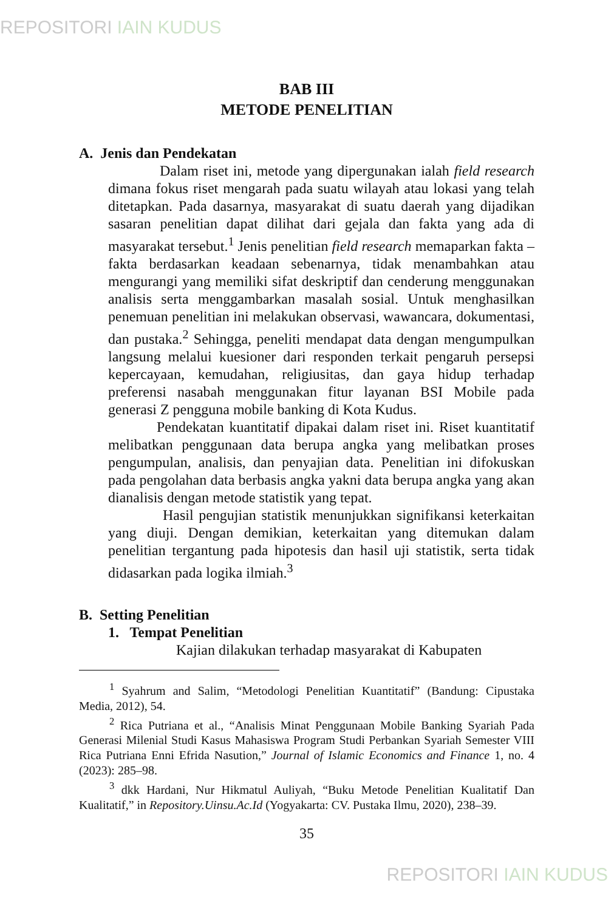REPOSITORI IAIN KUDUS
BAB III
METODE PENELITIAN
A. Jenis dan Pendekatan
Dalam riset ini, metode yang dipergunakan ialah field research dimana fokus riset mengarah pada suatu wilayah atau lokasi yang telah ditetapkan. Pada dasarnya, masyarakat di suatu daerah yang dijadikan sasaran penelitian dapat dilihat dari gejala dan fakta yang ada di masyarakat tersebut.<sup>1</sup> Jenis penelitian field research memaparkan fakta – fakta berdasarkan keadaan sebenarnya, tidak menambahkan atau mengurangi yang memiliki sifat deskriptif dan cenderung menggunakan analisis serta menggambarkan masalah sosial. Untuk menghasilkan penemuan penelitian ini melakukan observasi, wawancara, dokumentasi, dan pustaka.<sup>2</sup> Sehingga, peneliti mendapat data dengan mengumpulkan langsung melalui kuesioner dari responden terkait pengaruh persepsi kepercayaan, kemudahan, religiusitas, dan gaya hidup terhadap preferensi nasabah menggunakan fitur layanan BSI Mobile pada generasi Z pengguna mobile banking di Kota Kudus.
Pendekatan kuantitatif dipakai dalam riset ini. Riset kuantitatif melibatkan penggunaan data berupa angka yang melibatkan proses pengumpulan, analisis, dan penyajian data. Penelitian ini difokuskan pada pengolahan data berbasis angka yakni data berupa angka yang akan dianalisis dengan metode statistik yang tepat.
Hasil pengujian statistik menunjukkan signifikansi keterkaitan yang diuji. Dengan demikian, keterkaitan yang ditemukan dalam penelitian tergantung pada hipotesis dan hasil uji statistik, serta tidak didasarkan pada logika ilmiah.<sup>3</sup>
B. Setting Penelitian
1. Tempat Penelitian
Kajian dilakukan terhadap masyarakat di Kabupaten
<sup>1</sup> Syahrum and Salim, “Metodologi Penelitian Kuantitatif” (Bandung: Cipustaka Media, 2012), 54.
<sup>2</sup> Rica Putriana et al., “Analisis Minat Penggunaan Mobile Banking Syariah Pada Generasi Milenial Studi Kasus Mahasiswa Program Studi Perbankan Syariah Semester VIII Rica Putriana Enni Efrida Nasution,” Journal of Islamic Economics and Finance 1, no. 4 (2023): 285–98.
<sup>3</sup> dkk Hardani, Nur Hikmatul Auliyah, “Buku Metode Penelitian Kualitatif Dan Kualitatif,” in Repository.Uinsu.Ac.Id (Yogyakarta: CV. Pustaka Ilmu, 2020), 238–39.
35
REPOSITORI IAIN KUDUS